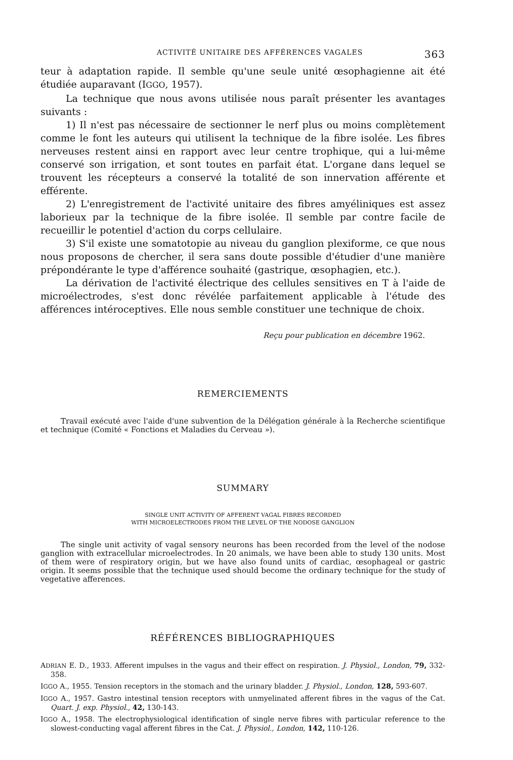ACTIVITÉ UNITAIRE DES AFFÉRENCES VAGALES 363
teur à adaptation rapide. Il semble qu'une seule unité œsophagienne ait été étudiée auparavant (IGGO, 1957).
La technique que nous avons utilisée nous paraît présenter les avantages suivants :
1) Il n'est pas nécessaire de sectionner le nerf plus ou moins complètement comme le font les auteurs qui utilisent la technique de la fibre isolée. Les fibres nerveuses restent ainsi en rapport avec leur centre trophique, qui a lui-même conservé son irrigation, et sont toutes en parfait état. L'organe dans lequel se trouvent les récepteurs a conservé la totalité de son innervation afférente et efférente.
2) L'enregistrement de l'activité unitaire des fibres amyéliniques est assez laborieux par la technique de la fibre isolée. Il semble par contre facile de recueillir le potentiel d'action du corps cellulaire.
3) S'il existe une somatotopie au niveau du ganglion plexiforme, ce que nous nous proposons de chercher, il sera sans doute possible d'étudier d'une manière prépondérante le type d'afférence souhaité (gastrique, œsophagien, etc.).
La dérivation de l'activité électrique des cellules sensitives en T à l'aide de microélectrodes, s'est donc révélée parfaitement applicable à l'étude des afférences intéroceptives. Elle nous semble constituer une technique de choix.
Reçu pour publication en décembre 1962.
REMERCIEMENTS
Travail exécuté avec l'aide d'une subvention de la Délégation générale à la Recherche scientifique et technique (Comité « Fonctions et Maladies du Cerveau »).
SUMMARY
SINGLE UNIT ACTIVITY OF AFFERENT VAGAL FIBRES RECORDED
WITH MICROELECTRODES FROM THE LEVEL OF THE NODOSE GANGLION
The single unit activity of vagal sensory neurons has been recorded from the level of the nodose ganglion with extracellular microelectrodes. In 20 animals, we have been able to study 130 units. Most of them were of respiratory origin, but we have also found units of cardiac, œsophageal or gastric origin. It seems possible that the technique used should become the ordinary technique for the study of vegetative afferences.
RÉFÉRENCES BIBLIOGRAPHIQUES
ADRIAN E. D., 1933. Afferent impulses in the vagus and their effect on respiration. J. Physiol., London, 79, 332-358.
IGGO A., 1955. Tension receptors in the stomach and the urinary bladder. J. Physiol., London, 128, 593-607.
IGGO A., 1957. Gastro intestinal tension receptors with unmyelinated afferent fibres in the vagus of the Cat. Quart. J. exp. Physiol., 42, 130-143.
IGGO A., 1958. The electrophysiological identification of single nerve fibres with particular reference to the slowest-conducting vagal afferent fibres in the Cat. J. Physiol., London, 142, 110-126.